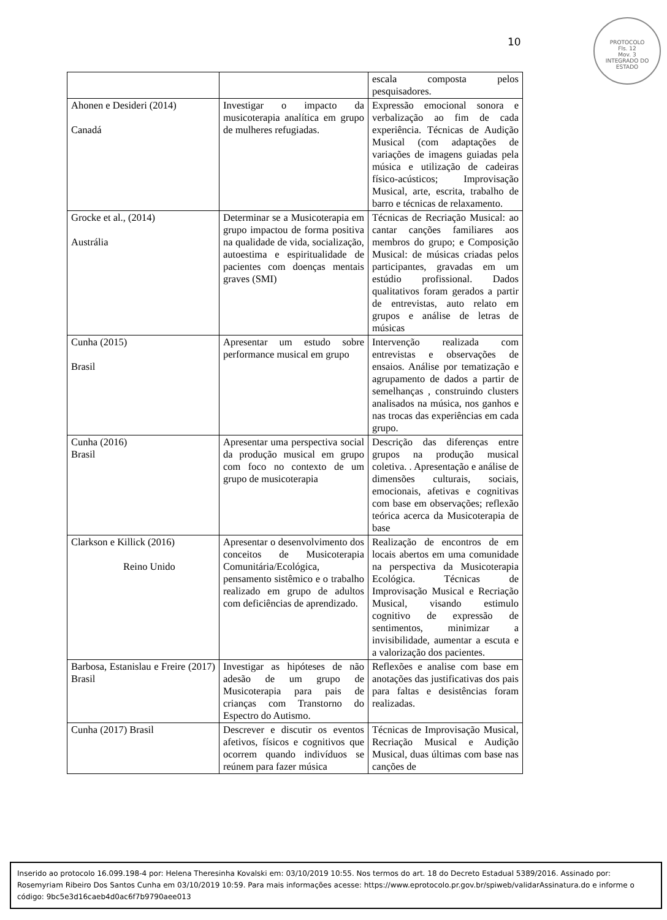10
PROTOCOLO
Fls. 12
Mov. 3
INTEGRADO DO ESTADO
| | | escala composta pelos pesquisadores. |
| Ahonen e Desideri (2014) Canadá | Investigar o impacto da musicoterapia analítica em grupo de mulheres refugiadas. | Expressão emocional sonora e verbalização ao fim de cada experiência. Técnicas de Audição Musical (com adaptações de variações de imagens guiadas pela música e utilização de cadeiras físico-acústicos; Improvisação Musical, arte, escrita, trabalho de barro e técnicas de relaxamento. |
| Grocke et al., (2014) Austrália | Determinar se a Musicoterapia em grupo impactou de forma positiva na qualidade de vida, socialização, autoestima e espiritualidade de pacientes com doenças mentais graves (SMI) | Técnicas de Recriação Musical: ao cantar canções familiares aos membros do grupo; e Composição Musical: de músicas criadas pelos participantes, gravadas em um estúdio profissional. Dados qualitativos foram gerados a partir de entrevistas, auto relato em grupos e análise de letras de músicas |
| Cunha (2015) Brasil | Apresentar um estudo sobre performance musical em grupo | Intervenção realizada com entrevistas e observações de ensaios. Análise por tematização e agrupamento de dados a partir de semelhanças , construindo clusters analisados na música, nos ganhos e nas trocas das experiências em cada grupo. |
| Cunha (2016) Brasil | Apresentar uma perspectiva social da produção musical em grupo com foco no contexto de um grupo de musicoterapia | Descrição das diferenças entre grupos na produção musical coletiva. . Apresentação e análise de dimensões culturais, sociais, emocionais, afetivas e cognitivas com base em observações; reflexão teórica acerca da Musicoterapia de base |
| Clarkson e Killick (2016) Reino Unido | Apresentar o desenvolvimento dos conceitos de Musicoterapia Comunitária/Ecológica, pensamento sistêmico e o trabalho realizado em grupo de adultos com deficiências de aprendizado. | Realização de encontros de em locais abertos em uma comunidade na perspectiva da Musicoterapia Ecológica. Técnicas de Improvisação Musical e Recriação Musical, visando estimulo cognitivo de expressão de sentimentos, minimizar a invisibilidade, aumentar a escuta e a valorização dos pacientes. |
| Barbosa, Estanislau e Freire (2017) Brasil | Investigar as hipóteses de não adesão de um grupo de Musicoterapia para pais de crianças com Transtorno do Espectro do Autismo. | Reflexões e analise com base em anotações das justificativas dos pais para faltas e desistências foram realizadas. |
| Cunha (2017) Brasil | Descrever e discutir os eventos afetivos, físicos e cognitivos que ocorrem quando indivíduos se reúnem para fazer música | Técnicas de Improvisação Musical, Recriação Musical e Audição Musical, duas últimas com base nas canções de |
Inserido ao protocolo 16.099.198-4 por: Helena Theresinha Kovalski em: 03/10/2019 10:55. Nos termos do art. 18 do Decreto Estadual 5389/2016. Assinado por: Rosemyriam Ribeiro Dos Santos Cunha em 03/10/2019 10:59. Para mais informações acesse: https://www.eprotocolo.pr.gov.br/spiweb/validarAssinatura.do e informe o código: 9bc5e3d16caeb4d0ac6f7b9790aee013